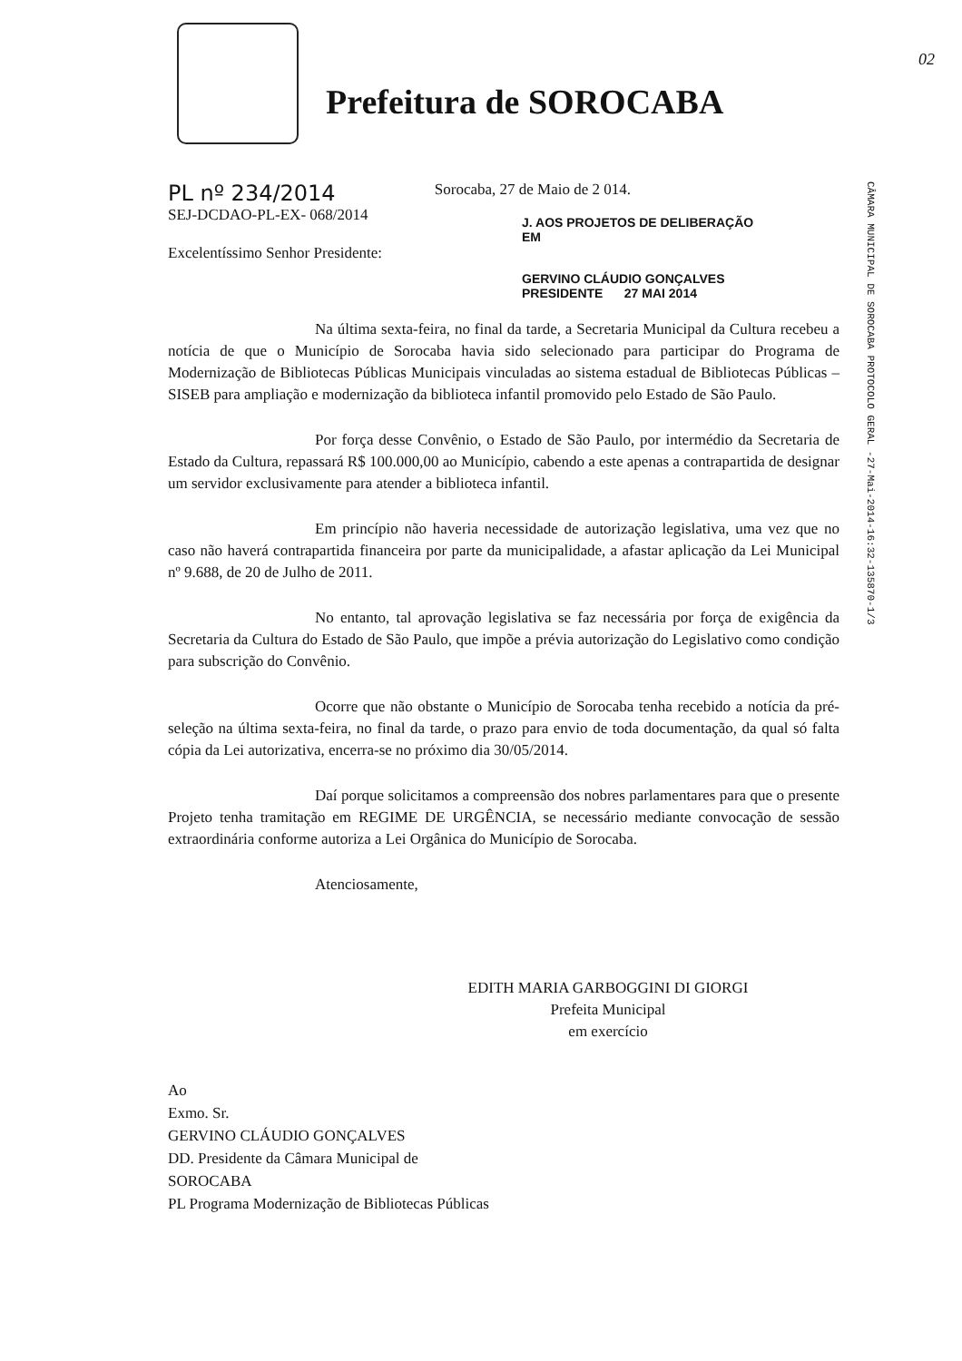02
Prefeitura de SOROCABA
CÂMARA MUNICIPAL DE SOROCABA PROTOCOLO GERAL -27-Mai-2014-16:32-135870-1/3
PL nº 234/2014 Sorocaba, 27 de Maio de 2 014.
SEJ-DCDAO-PL-EX- 068/2014
J. AOS PROJETOS DE DELIBERAÇÃO
EM
Excelentíssimo Senhor Presidente:
GERVINO CLÁUDIO GONÇALVES
PRESIDENTE 27 MAI 2014
Na última sexta-feira, no final da tarde, a Secretaria Municipal da Cultura recebeu a notícia de que o Município de Sorocaba havia sido selecionado para participar do Programa de Modernização de Bibliotecas Públicas Municipais vinculadas ao sistema estadual de Bibliotecas Públicas – SISEB para ampliação e modernização da biblioteca infantil promovido pelo Estado de São Paulo.
Por força desse Convênio, o Estado de São Paulo, por intermédio da Secretaria de Estado da Cultura, repassará R$ 100.000,00 ao Município, cabendo a este apenas a contrapartida de designar um servidor exclusivamente para atender a biblioteca infantil.
Em princípio não haveria necessidade de autorização legislativa, uma vez que no caso não haverá contrapartida financeira por parte da municipalidade, a afastar aplicação da Lei Municipal nº 9.688, de 20 de Julho de 2011.
No entanto, tal aprovação legislativa se faz necessária por força de exigência da Secretaria da Cultura do Estado de São Paulo, que impõe a prévia autorização do Legislativo como condição para subscrição do Convênio.
Ocorre que não obstante o Município de Sorocaba tenha recebido a notícia da pré-seleção na última sexta-feira, no final da tarde, o prazo para envio de toda documentação, da qual só falta cópia da Lei autorizativa, encerra-se no próximo dia 30/05/2014.
Daí porque solicitamos a compreensão dos nobres parlamentares para que o presente Projeto tenha tramitação em REGIME DE URGÊNCIA, se necessário mediante convocação de sessão extraordinária conforme autoriza a Lei Orgânica do Município de Sorocaba.
Atenciosamente,
EDITH MARIA GARBOGGINI DI GIORGI
Prefeita Municipal
em exercício
Ao
Exmo. Sr.
GERVINO CLÁUDIO GONÇALVES
DD. Presidente da Câmara Municipal de
SOROCABA
PL Programa Modernização de Bibliotecas Públicas